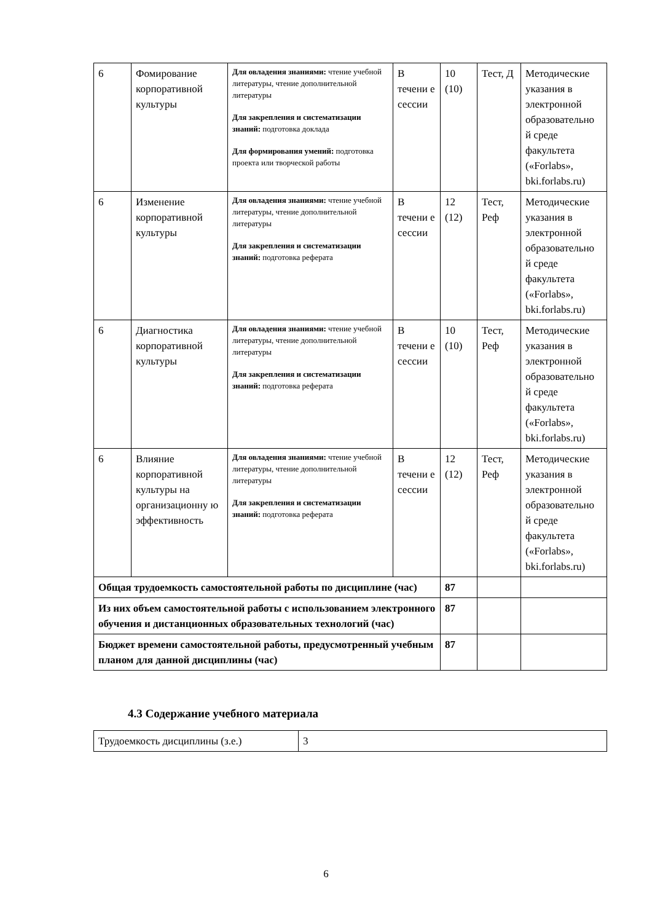| 6 | Фомирование корпоративной культуры | Для овладения знаниями: чтение учебной литературы, чтение дополнительной литературы Для закрепления и систематизации знаний: подготовка доклада Для формирования умений: подготовка проекта или творческой работы | В течени е сессии | 10 (10) | Тест, Д | Методические указания в электронной образовательно й среде факультета («Forlabs», bki.forlabs.ru) |
| 6 | Изменение корпоративной культуры | Для овладения знаниями: чтение учебной литературы, чтение дополнительной литературы Для закрепления и систематизации знаний: подготовка реферата | В течени е сессии | 12 (12) | Тест, Реф | Методические указания в электронной образовательно й среде факультета («Forlabs», bki.forlabs.ru) |
| 6 | Диагностика корпоративной культуры | Для овладения знаниями: чтение учебной литературы, чтение дополнительной литературы Для закрепления и систематизации знаний: подготовка реферата | В течени е сессии | 10 (10) | Тест, Реф | Методические указания в электронной образовательно й среде факультета («Forlabs», bki.forlabs.ru) |
| 6 | Влияние корпоративной культуры на организационну ю эффективность | Для овладения знаниями: чтение учебной литературы, чтение дополнительной литературы Для закрепления и систематизации знаний: подготовка реферата | В течени е сессии | 12 (12) | Тест, Реф | Методические указания в электронной образовательно й среде факультета («Forlabs», bki.forlabs.ru) |
| Общая трудоемкость самостоятельной работы по дисциплине (час) | | | | 87 | | |
| Из них объем самостоятельной работы с использованием электронного обучения и дистанционных образовательных технологий (час) | | | | 87 | | |
| Бюджет времени самостоятельной работы, предусмотренный учебным планом для данной дисциплины (час) | | | | 87 | | |
4.3 Содержание учебного материала
| Трудоемкость дисциплины (з.е.) | 3 |
6